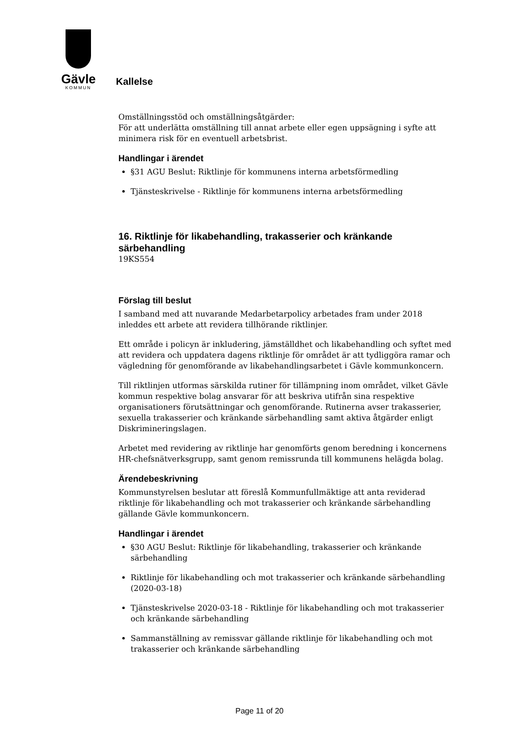Gävle
KOMMUN
Kallelse
Omställningsstöd och omställningsåtgärder:
För att underlätta omställning till annat arbete eller egen uppsägning i syfte att minimera risk för en eventuell arbetsbrist.
Handlingar i ärendet
§31 AGU Beslut: Riktlinje för kommunens interna arbetsförmedling
Tjänsteskrivelse - Riktlinje för kommunens interna arbetsförmedling
16. Riktlinje för likabehandling, trakasserier och kränkande särbehandling
19KS554
Förslag till beslut
I samband med att nuvarande Medarbetarpolicy arbetades fram under 2018 inleddes ett arbete att revidera tillhörande riktlinjer.
Ett område i policyn är inkludering, jämställdhet och likabehandling och syftet med att revidera och uppdatera dagens riktlinje för området är att tydliggöra ramar och vägledning för genomförande av likabehandlingsarbetet i Gävle kommunkoncern.
Till riktlinjen utformas särskilda rutiner för tillämpning inom området, vilket Gävle kommun respektive bolag ansvarar för att beskriva utifrån sina respektive organisationers förutsättningar och genomförande. Rutinerna avser trakasserier, sexuella trakasserier och kränkande särbehandling samt aktiva åtgärder enligt Diskrimineringslagen.
Arbetet med revidering av riktlinje har genomförts genom beredning i koncernens HR-chefsnätverksgrupp, samt genom remissrunda till kommunens helägda bolag.
Ärendebeskrivning
Kommunstyrelsen beslutar att föreslå Kommunfullmäktige att anta reviderad riktlinje för likabehandling och mot trakasserier och kränkande särbehandling gällande Gävle kommunkoncern.
Handlingar i ärendet
§30 AGU Beslut: Riktlinje för likabehandling, trakasserier och kränkande särbehandling
Riktlinje för likabehandling och mot trakasserier och kränkande särbehandling (2020-03-18)
Tjänsteskrivelse 2020-03-18 - Riktlinje för likabehandling och mot trakasserier och kränkande särbehandling
Sammanställning av remissvar gällande riktlinje för likabehandling och mot trakasserier och kränkande särbehandling
Page 11 of 20